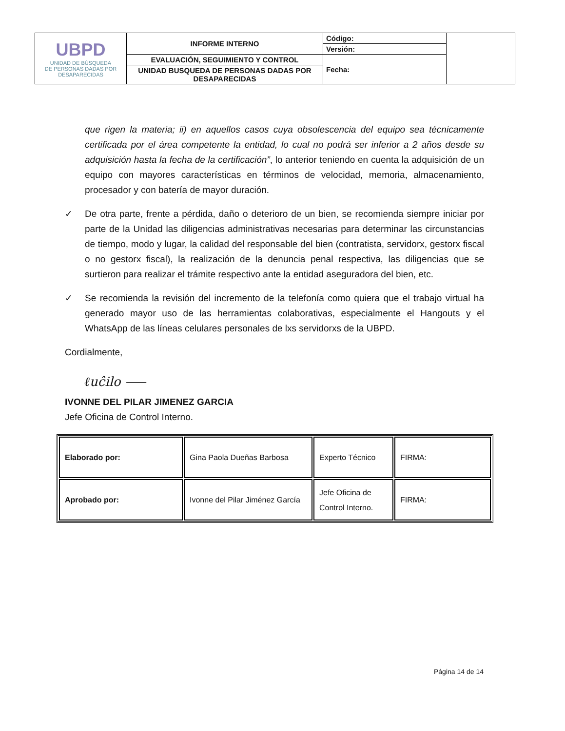| UBPD UNIDAD DE BÚSQUEDA DE PERSONAS DADAS POR DESAPARECIDAS | INFORME INTERNO | Código: | |
| | | Versión: | |
| | EVALUACIÓN, SEGUIMIENTO Y CONTROL | Fecha: | |
| | UNIDAD BUSQUEDA DE PERSONAS DADAS POR DESAPARECIDAS | | |
que rigen la materia; ii) en aquellos casos cuya obsolescencia del equipo sea técnicamente certificada por el área competente la entidad, lo cual no podrá ser inferior a 2 años desde su adquisición hasta la fecha de la certificación”, lo anterior teniendo en cuenta la adquisición de un equipo con mayores características en términos de velocidad, memoria, almacenamiento, procesador y con batería de mayor duración.
✓ De otra parte, frente a pérdida, daño o deterioro de un bien, se recomienda siempre iniciar por parte de la Unidad las diligencias administrativas necesarias para determinar las circunstancias de tiempo, modo y lugar, la calidad del responsable del bien (contratista, servidorx, gestorx fiscal o no gestorx fiscal), la realización de la denuncia penal respectiva, las diligencias que se surtieron para realizar el trámite respectivo ante la entidad aseguradora del bien, etc.
✓ Se recomienda la revisión del incremento de la telefonía como quiera que el trabajo virtual ha generado mayor uso de las herramientas colaborativas, especialmente el Hangouts y el WhatsApp de las líneas celulares personales de lxs servidorxs de la UBPD.
Cordialmente,
ℓuĉilo ⸺
IVONNE DEL PILAR JIMENEZ GARCIA
Jefe Oficina de Control Interno.
| Elaborado por: | Gina Paola Dueñas Barbosa | Experto Técnico | FIRMA: |
| Aprobado por: | Ivonne del Pilar Jiménez García | Jefe Oficina de Control Interno. | FIRMA: |
Página 14 de 14